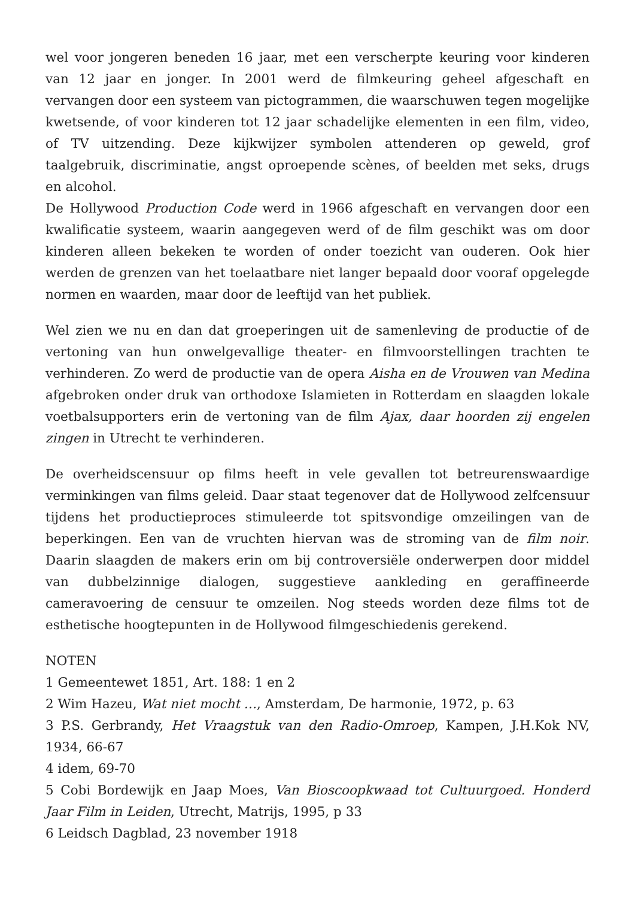wel voor jongeren beneden 16 jaar, met een verscherpte keuring voor kinderen van 12 jaar en jonger. In 2001 werd de filmkeuring geheel afgeschaft en vervangen door een systeem van pictogrammen, die waarschuwen tegen mogelijke kwetsende, of voor kinderen tot 12 jaar schadelijke elementen in een film, video, of TV uitzending. Deze kijkwijzer symbolen attenderen op geweld, grof taalgebruik, discriminatie, angst oproepende scènes, of beelden met seks, drugs en alcohol.
De Hollywood Production Code werd in 1966 afgeschaft en vervangen door een kwalificatie systeem, waarin aangegeven werd of de film geschikt was om door kinderen alleen bekeken te worden of onder toezicht van ouderen. Ook hier werden de grenzen van het toelaatbare niet langer bepaald door vooraf opgelegde normen en waarden, maar door de leeftijd van het publiek.
Wel zien we nu en dan dat groeperingen uit de samenleving de productie of de vertoning van hun onwelgevallige theater- en filmvoorstellingen trachten te verhinderen. Zo werd de productie van de opera Aisha en de Vrouwen van Medina afgebroken onder druk van orthodoxe Islamieten in Rotterdam en slaagden lokale voetbalsupporters erin de vertoning van de film Ajax, daar hoorden zij engelen zingen in Utrecht te verhinderen.
De overheidscensuur op films heeft in vele gevallen tot betreurenswaardige verminkingen van films geleid. Daar staat tegenover dat de Hollywood zelfcensuur tijdens het productieproces stimuleerde tot spitsvondige omzeilingen van de beperkingen. Een van de vruchten hiervan was de stroming van de film noir. Daarin slaagden de makers erin om bij controversiële onderwerpen door middel van dubbelzinnige dialogen, suggestieve aankleding en geraffineerde cameravoering de censuur te omzeilen. Nog steeds worden deze films tot de esthetische hoogtepunten in de Hollywood filmgeschiedenis gerekend.
NOTEN
1 Gemeentewet 1851, Art. 188: 1 en 2
2 Wim Hazeu, Wat niet mocht …, Amsterdam, De harmonie, 1972, p. 63
3 P.S. Gerbrandy, Het Vraagstuk van den Radio-Omroep, Kampen, J.H.Kok NV, 1934, 66-67
4 idem, 69-70
5 Cobi Bordewijk en Jaap Moes, Van Bioscoopkwaad tot Cultuurgoed. Honderd Jaar Film in Leiden, Utrecht, Matrijs, 1995, p 33
6 Leidsch Dagblad, 23 november 1918